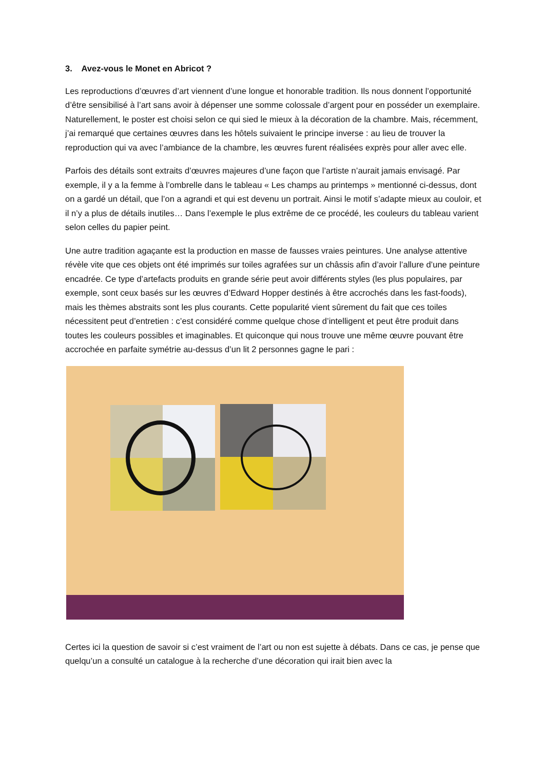3. Avez-vous le Monet en Abricot ?
Les reproductions d’œuvres d’art viennent d’une longue et honorable tradition. Ils nous donnent l’opportunité d’être sensibilisé à l’art sans avoir à dépenser une somme colossale d’argent pour en posséder un exemplaire. Naturellement, le poster est choisi selon ce qui sied le mieux à la décoration de la chambre. Mais, récemment, j’ai remarqué que certaines œuvres dans les hôtels suivaient le principe inverse : au lieu de trouver la reproduction qui va avec l’ambiance de la chambre, les œuvres furent réalisées exprès pour aller avec elle.
Parfois des détails sont extraits d’œuvres majeures d’une façon que l’artiste n’aurait jamais envisagé. Par exemple, il y a la femme à l’ombrelle dans le tableau « Les champs au printemps » mentionné ci-dessus, dont on a gardé un détail, que l’on a agrandi et qui est devenu un portrait. Ainsi le motif s’adapte mieux au couloir, et il n’y a plus de détails inutiles… Dans l’exemple le plus extrême de ce procédé, les couleurs du tableau varient selon celles du papier peint.
Une autre tradition agaçante est la production en masse de fausses vraies peintures. Une analyse attentive révèle vite que ces objets ont été imprimés sur toiles agrafées sur un châssis afin d’avoir l’allure d’une peinture encadrée. Ce type d’artefacts produits en grande série peut avoir différents styles (les plus populaires, par exemple, sont ceux basés sur les œuvres d’Edward Hopper destinés à être accrochés dans les fast-foods), mais les thèmes abstraits sont les plus courants. Cette popularité vient sûrement du fait que ces toiles nécessitent peut d’entretien : c’est considéré comme quelque chose d’intelligent et peut être produit dans toutes les couleurs possibles et imaginables. Et quiconque qui nous trouve une même œuvre pouvant être accrochée en parfaite symétrie au-dessus d’un lit 2 personnes gagne le pari :
Certes ici la question de savoir si c’est vraiment de l’art ou non est sujette à débats. Dans ce cas, je pense que quelqu’un a consulté un catalogue à la recherche d’une décoration qui irait bien avec la